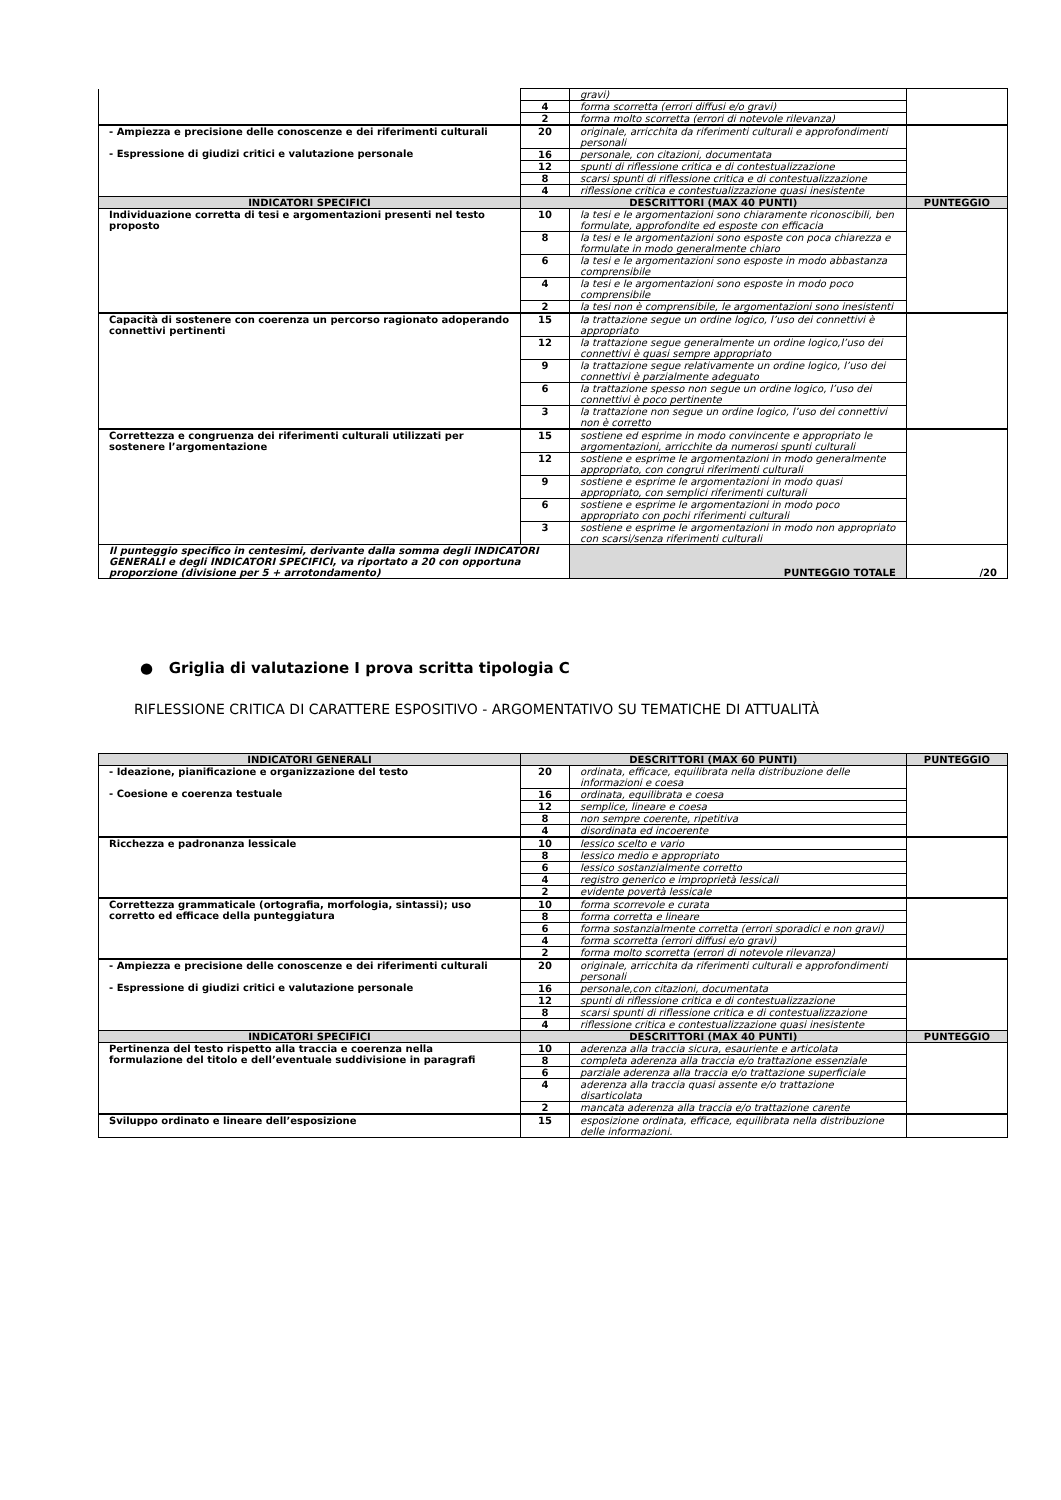| | | gravi) | |
| | 4 | forma scorretta (errori diffusi e/o gravi) | |
| | 2 | forma molto scorretta (errori di notevole rilevanza) | |
| - Ampiezza e precisione delle conoscenze e dei riferimenti culturali - Espressione di giudizi critici e valutazione personale | 20 | originale, arricchita da riferimenti culturali e approfondimenti personali | |
| | 16 | personale, con citazioni, documentata | |
| | 12 | spunti di riflessione critica e di contestualizzazione | |
| | 8 | scarsi spunti di riflessione critica e di contestualizzazione | |
| | 4 | riflessione critica e contestualizzazione quasi inesistente | |
| INDICATORI SPECIFICI | DESCRITTORI (MAX 40 PUNTI) | | PUNTEGGIO |
| Individuazione corretta di tesi e argomentazioni presenti nel testo proposto | 10 | la tesi e le argomentazioni sono chiaramente riconoscibili, ben formulate, approfondite ed esposte con efficacia | |
| | 8 | la tesi e le argomentazioni sono esposte con poca chiarezza e formulate in modo generalmente chiaro | |
| | 6 | la tesi e le argomentazioni sono esposte in modo abbastanza comprensibile | |
| | 4 | la tesi e le argomentazioni sono esposte in modo poco comprensibile | |
| | 2 | la tesi non è comprensibile, le argomentazioni sono inesistenti | |
| Capacità di sostenere con coerenza un percorso ragionato adoperando connettivi pertinenti | 15 | la trattazione segue un ordine logico, l’uso dei connettivi è appropriato | |
| | 12 | la trattazione segue generalmente un ordine logico,l’uso dei connettivi è quasi sempre appropriato | |
| | 9 | la trattazione segue relativamente un ordine logico, l’uso dei connettivi è parzialmente adeguato | |
| | 6 | la trattazione spesso non segue un ordine logico, l’uso dei connettivi è poco pertinente | |
| | 3 | la trattazione non segue un ordine logico, l’uso dei connettivi non è corretto | |
| Correttezza e congruenza dei riferimenti culturali utilizzati per sostenere l’argomentazione | 15 | sostiene ed esprime in modo convincente e appropriato le argomentazioni, arricchite da numerosi spunti culturali | |
| | 12 | sostiene e esprime le argomentazioni in modo generalmente appropriato, con congrui riferimenti culturali | |
| | 9 | sostiene e esprime le argomentazioni in modo quasi appropriato, con semplici riferimenti culturali | |
| | 6 | sostiene e esprime le argomentazioni in modo poco appropriato con pochi riferimenti culturali | |
| | 3 | sostiene e esprime le argomentazioni in modo non appropriato con scarsi/senza riferimenti culturali | |
| Il punteggio specifico in centesimi, derivante dalla somma degli INDICATORI GENERALI e degli INDICATORI SPECIFICI, va riportato a 20 con opportuna proporzione (divisione per 5 + arrotondamento) | | PUNTEGGIO TOTALE | /20 |
● Griglia di valutazione I prova scritta tipologia C
RIFLESSIONE CRITICA DI CARATTERE ESPOSITIVO - ARGOMENTATIVO SU TEMATICHE DI ATTUALITÀ
| INDICATORI GENERALI | DESCRITTORI (MAX 60 PUNTI) | | PUNTEGGIO |
| --- | --- | --- | --- |
| - Ideazione, pianificazione e organizzazione del testo - Coesione e coerenza testuale | 20 | ordinata, efficace, equilibrata nella distribuzione delle informazioni e coesa | |
| | 16 | ordinata, equilibrata e coesa | |
| | 12 | semplice, lineare e coesa | |
| | 8 | non sempre coerente, ripetitiva | |
| | 4 | disordinata ed incoerente | |
| Ricchezza e padronanza lessicale | 10 | lessico scelto e vario | |
| | 8 | lessico medio e appropriato | |
| | 6 | lessico sostanzialmente corretto | |
| | 4 | registro generico e improprietà lessicali | |
| | 2 | evidente povertà lessicale | |
| Correttezza grammaticale (ortografia, morfologia, sintassi); uso corretto ed efficace della punteggiatura | 10 | forma scorrevole e curata | |
| | 8 | forma corretta e lineare | |
| | 6 | forma sostanzialmente corretta (errori sporadici e non gravi) | |
| | 4 | forma scorretta (errori diffusi e/o gravi) | |
| | 2 | forma molto scorretta (errori di notevole rilevanza) | |
| - Ampiezza e precisione delle conoscenze e dei riferimenti culturali - Espressione di giudizi critici e valutazione personale | 20 | originale, arricchita da riferimenti culturali e approfondimenti personali | |
| | 16 | personale,con citazioni, documentata | |
| | 12 | spunti di riflessione critica e di contestualizzazione | |
| | 8 | scarsi spunti di riflessione critica e di contestualizzazione | |
| | 4 | riflessione critica e contestualizzazione quasi inesistente | |
| INDICATORI SPECIFICI | DESCRITTORI (MAX 40 PUNTI) | | PUNTEGGIO |
| Pertinenza del testo rispetto alla traccia e coerenza nella formulazione del titolo e dell’eventuale suddivisione in paragrafi | 10 | aderenza alla traccia sicura, esauriente e articolata | |
| | 8 | completa aderenza alla traccia e/o trattazione essenziale | |
| | 6 | parziale aderenza alla traccia e/o trattazione superficiale | |
| | 4 | aderenza alla traccia quasi assente e/o trattazione disarticolata | |
| | 2 | mancata aderenza alla traccia e/o trattazione carente | |
| Sviluppo ordinato e lineare dell’esposizione | 15 | esposizione ordinata, efficace, equilibrata nella distribuzione delle informazioni. | |